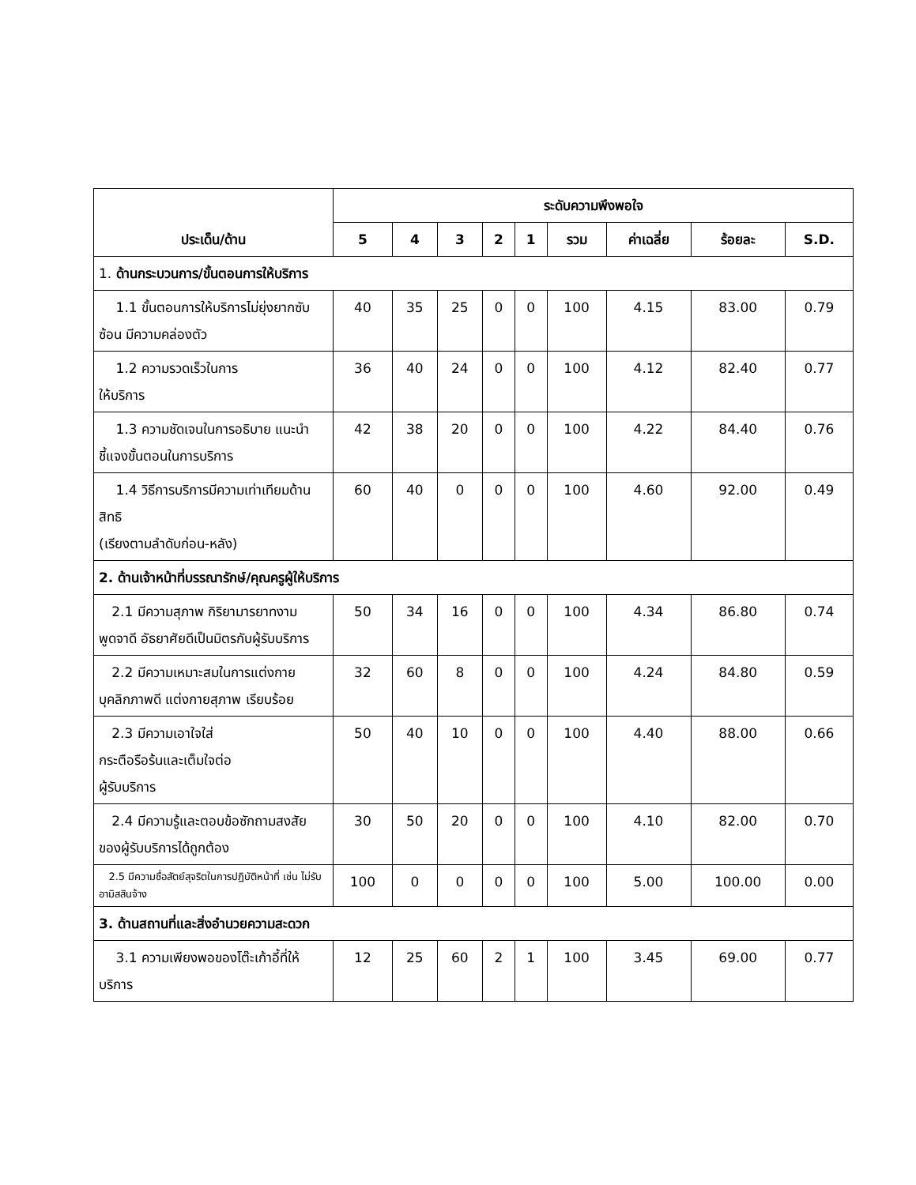| ประเด็น/ด้าน | ระดับความพึงพอใจ | | | | | | | | |
| --- | --- | --- | --- | --- | --- | --- | --- | --- | --- |
| | 5 | 4 | 3 | 2 | 1 | รวม | ค่าเฉลี่ย | ร้อยละ | S.D. |
| 1. ด้านกระบวนการ/ขั้นตอนการให้บริการ | | | | | | | | | |
| 1.1 ขั้นตอนการให้บริการไม่ยุ่งยากซับซ้อน มีความคล่องตัว | 40 | 35 | 25 | 0 | 0 | 100 | 4.15 | 83.00 | 0.79 |
| 1.2 ความรวดเร็วในการ ให้บริการ | 36 | 40 | 24 | 0 | 0 | 100 | 4.12 | 82.40 | 0.77 |
| 1.3 ความชัดเจนในการอธิบาย แนะนำ ชี้แจงขั้นตอนในการบริการ | 42 | 38 | 20 | 0 | 0 | 100 | 4.22 | 84.40 | 0.76 |
| 1.4 วิธีการบริการมีความเท่าเทียมด้านสิทธิ (เรียงตามลำดับก่อน-หลัง) | 60 | 40 | 0 | 0 | 0 | 100 | 4.60 | 92.00 | 0.49 |
| 2. ด้านเจ้าหน้าที่บรรณารักษ์/คุณครูผู้ให้บริการ | | | | | | | | | |
| 2.1 มีความสุภาพ กิริยามารยาทงาม พูดจาดี อัธยาศัยดีเป็นมิตรกับผู้รับบริการ | 50 | 34 | 16 | 0 | 0 | 100 | 4.34 | 86.80 | 0.74 |
| 2.2 มีความเหมาะสมในการแต่งกาย บุคลิกภาพดี แต่งกายสุภาพ เรียบร้อย | 32 | 60 | 8 | 0 | 0 | 100 | 4.24 | 84.80 | 0.59 |
| 2.3 มีความเอาใจใส่ กระตือรือร้นและเต็มใจต่อ ผู้รับบริการ | 50 | 40 | 10 | 0 | 0 | 100 | 4.40 | 88.00 | 0.66 |
| 2.4 มีความรู้และตอบข้อซักถามสงสัยของผู้รับบริการได้ถูกต้อง | 30 | 50 | 20 | 0 | 0 | 100 | 4.10 | 82.00 | 0.70 |
| 2.5 มีความซื่อสัตย์สุจริตในการปฏิบัติหน้าที่ เช่น ไม่รับอามิสสินจ้าง | 100 | 0 | 0 | 0 | 0 | 100 | 5.00 | 100.00 | 0.00 |
| 3. ด้านสถานที่และสิ่งอำนวยความสะดวก | | | | | | | | | |
| 3.1 ความเพียงพอของโต๊ะเก้าอี้ที่ให้บริการ | 12 | 25 | 60 | 2 | 1 | 100 | 3.45 | 69.00 | 0.77 |